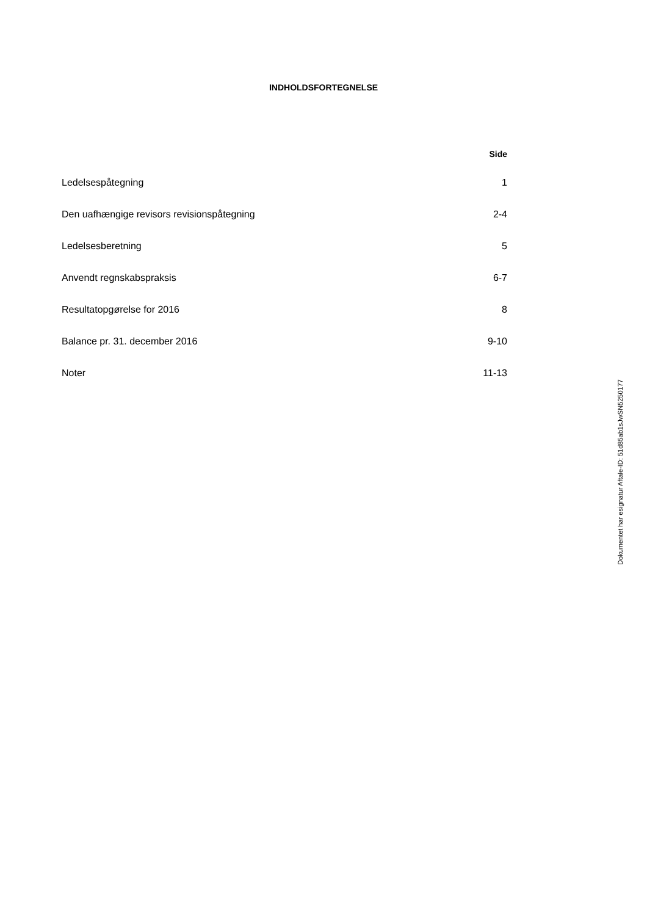INDHOLDSFORTEGNELSE
| | Side |
| --- | --- |
| Ledelsespåtegning | 1 |
| Den uafhængige revisors revisionspåtegning | 2-4 |
| Ledelsesberetning | 5 |
| Anvendt regnskabspraksis | 6-7 |
| Resultatopgørelse for 2016 | 8 |
| Balance pr. 31. december 2016 | 9-10 |
| Noter | 11-13 |
Dokumentet har esignatur Aftale-ID: 51d85ab1sJwSN5250177